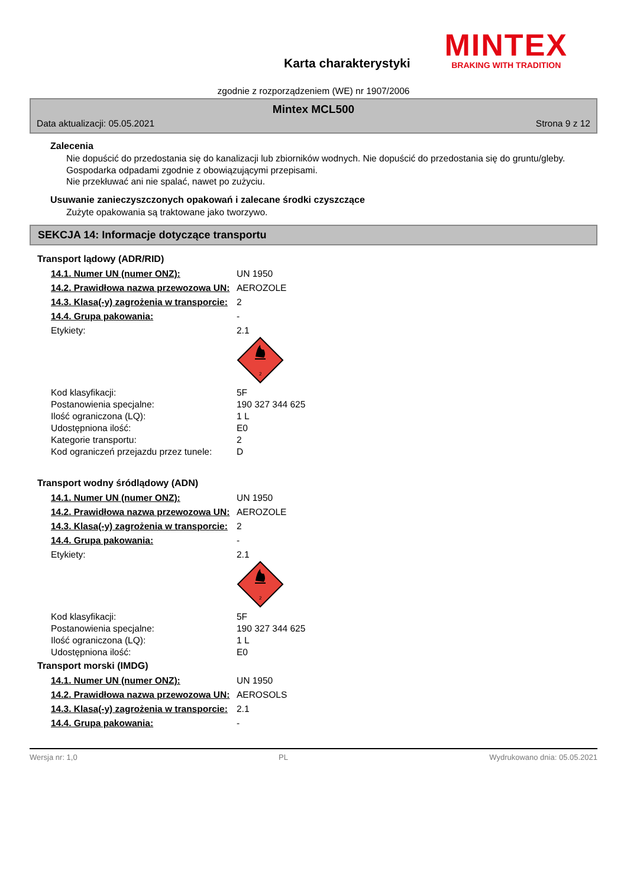Karta charakterystyki
MINTEX
BRAKING WITH TRADITION
zgodnie z rozporządzeniem (WE) nr 1907/2006
Mintex MCL500
Data aktualizacji: 05.05.2021 Strona 9 z 12
Zalecenia
Nie dopuścić do przedostania się do kanalizacji lub zbiorników wodnych. Nie dopuścić do przedostania się do gruntu/gleby. Gospodarka odpadami zgodnie z obowiązującymi przepisami.
Nie przekłuwać ani nie spalać, nawet po zużyciu.
Usuwanie zanieczyszczonych opakowań i zalecane środki czyszczące
Zużyte opakowania są traktowane jako tworzywo.
SEKCJA 14: Informacje dotyczące transportu
Transport lądowy (ADR/RID)
| 14.1. Numer UN (numer ONZ): | UN 1950 |
| 14.2. Prawidłowa nazwa przewozowa UN: | AEROZOLE |
| 14.3. Klasa(-y) zagrożenia w transporcie: | 2 |
| 14.4. Grupa pakowania: | - |
| Etykiety: | 2.1 2 |
| Kod klasyfikacji: | 5F |
| Postanowienia specjalne: | 190 327 344 625 |
| Ilość ograniczona (LQ): | 1 L |
| Udostępniona ilość: | E0 |
| Kategorie transportu: | 2 |
| Kod ograniczeń przejazdu przez tunele: | D |
Transport wodny śródlądowy (ADN)
| 14.1. Numer UN (numer ONZ): | UN 1950 |
| 14.2. Prawidłowa nazwa przewozowa UN: | AEROZOLE |
| 14.3. Klasa(-y) zagrożenia w transporcie: | 2 |
| 14.4. Grupa pakowania: | - |
| Etykiety: | 2.1 2 |
| Kod klasyfikacji: | 5F |
| Postanowienia specjalne: | 190 327 344 625 |
| Ilość ograniczona (LQ): | 1 L |
| Udostępniona ilość: | E0 |
Transport morski (IMDG)
| 14.1. Numer UN (numer ONZ): | UN 1950 |
| 14.2. Prawidłowa nazwa przewozowa UN: | AEROSOLS |
| 14.3. Klasa(-y) zagrożenia w transporcie: | 2.1 |
| 14.4. Grupa pakowania: | - |
Wersja nr: 1,0 PL Wydrukowano dnia: 05.05.2021